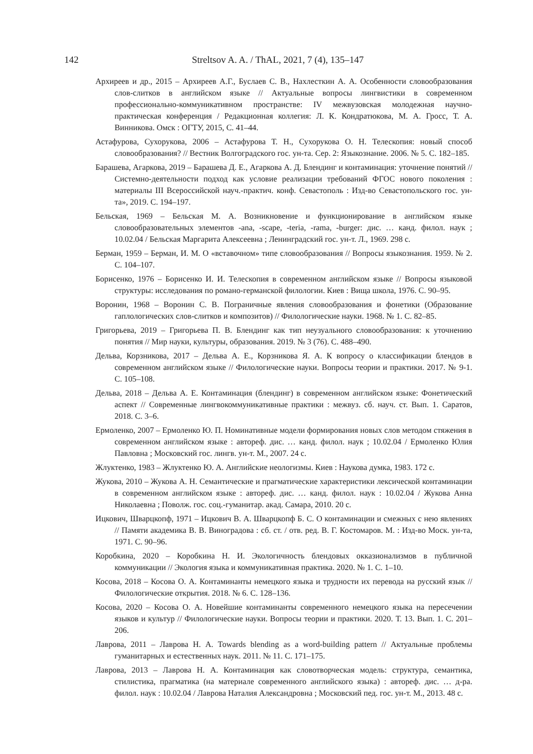142
Streltsov A. A. / ThAL, 2021, 7 (4), 135–147
Архиреев и др., 2015 – Архиреев А.Г., Буслаев С. В., Нахлесткин А. А. Особенности словообразования слов-слитков в английском языке // Актуальные вопросы лингвистики в современном профессионально-коммуникативном пространстве: IV межвузовская молодежная научно-практическая конференция / Редакционная коллегия: Л. К. Кондратюкова, М. А. Гросс, Т. А. Винникова. Омск : ОГТУ, 2015, С. 41–44.
Астафурова, Сухорукова, 2006 – Астафурова Т. Н., Сухорукова О. Н. Телескопия: новый способ словообразования? // Вестник Волгоградского гос. ун-та. Сер. 2: Языкознание. 2006. № 5. С. 182–185.
Барашева, Агаркова, 2019 – Барашева Д. Е., Агаркова А. Д. Блендинг и контаминация: уточнение понятий // Системно-деятельности подход как условие реализации требований ФГОС нового поколения : материалы III Всероссийской науч.-практич. конф. Севастополь : Изд-во Севастопольского гос. ун-та», 2019. С. 194–197.
Бельская, 1969 – Бельская М. А. Возникновение и функционирование в английском языке словообразовательных элементов -ana, -scape, -teria, -rama, -burger: дис. … канд. филол. наук ; 10.02.04 / Бельская Маргарита Алексеевна ; Ленинградский гос. ун-т. Л., 1969. 298 с.
Берман, 1959 – Берман, И. М. О «вставочном» типе словообразования // Вопросы языкознания. 1959. № 2. С. 104–107.
Борисенко, 1976 – Борисенко И. И. Телескопия в современном английском языке // Вопросы языковой структуры: исследования по романо-германской филологии. Киев : Вища школа, 1976. С. 90–95.
Воронин, 1968 – Воронин С. В. Пограничные явления словообразования и фонетики (Образование гаплологических слов-слитков и композитов) // Филологические науки. 1968. № 1. С. 82–85.
Григорьева, 2019 – Григорьева П. В. Блендинг как тип неузуального словообразования: к уточнению понятия // Мир науки, культуры, образования. 2019. № 3 (76). С. 488–490.
Дельва, Корзникова, 2017 – Дельва А. Е., Корзникова Я. А. К вопросу о классификации блендов в современном английском языке // Филологические науки. Вопросы теории и практики. 2017. № 9-1. С. 105–108.
Дельва, 2018 – Дельва А. Е. Контаминация (блендинг) в современном английском языке: Фонетический аспект // Современные лингвокоммуникативные практики : межвуз. сб. науч. ст. Вып. 1. Саратов, 2018. С. 3–6.
Ермоленко, 2007 – Ермоленко Ю. П. Номинативные модели формирования новых слов методом стяжения в современном английском языке : автореф. дис. … канд. филол. наук ; 10.02.04 / Ермоленко Юлия Павловна ; Московский гос. лингв. ун-т. М., 2007. 24 с.
Жлуктенко, 1983 – Жлуктенко Ю. А. Английские неологизмы. Киев : Наукова думка, 1983. 172 с.
Жукова, 2010 – Жукова А. Н. Семантические и прагматические характеристики лексической контаминации в современном английском языке : автореф. дис. … канд. филол. наук : 10.02.04 / Жукова Анна Николаевна ; Поволж. гос. соц.-гуманитар. акад. Самара, 2010. 20 с.
Ицкович, Шварцкопф, 1971 – Ицкович В. А. Шварцкопф Б. С. О контаминации и смежных с нею явлениях // Памяти академика В. В. Виноградова : сб. ст. / отв. ред. В. Г. Костомаров. М. : Изд-во Моск. ун-та, 1971. С. 90–96.
Коробкина, 2020 – Коробкина Н. И. Экологичность блендовых окказионализмов в публичной коммуникации // Экология языка и коммуникативная практика. 2020. № 1. С. 1–10.
Косова, 2018 – Косова О. А. Контаминанты немецкого языка и трудности их перевода на русский язык // Филологические открытия. 2018. № 6. С. 128–136.
Косова, 2020 – Косова О. А. Новейшие контаминанты современного немецкого языка на пересечении языков и культур // Филологические науки. Вопросы теории и практики. 2020. Т. 13. Вып. 1. С. 201–206.
Лаврова, 2011 – Лаврова Н. А. Towards blending as a word-building pattern // Актуальные проблемы гуманитарных и естественных наук. 2011. № 11. С. 171–175.
Лаврова, 2013 – Лаврова Н. А. Контаминация как словотворческая модель: структура, семантика, стилистика, прагматика (на материале современного английского языка) : автореф. дис. … д-ра. филол. наук : 10.02.04 / Лаврова Наталия Александровна ; Московский пед. гос. ун-т. М., 2013. 48 с.